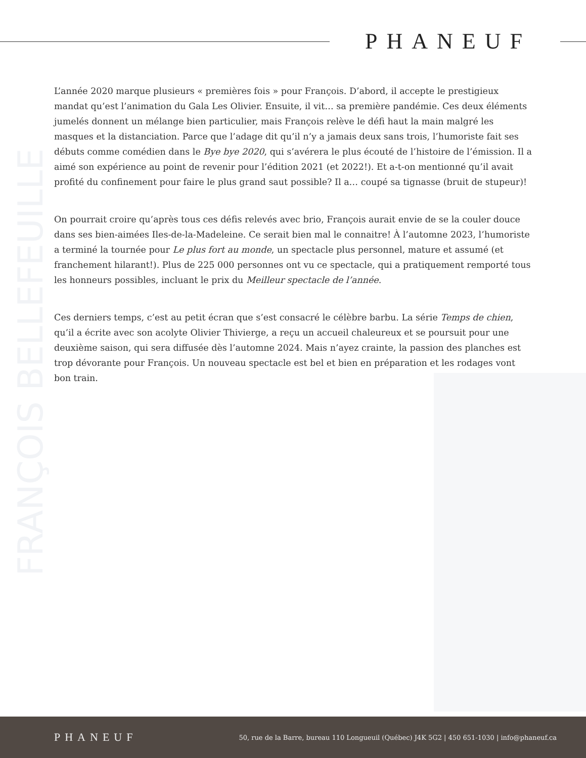PHANEUF
FRANÇOIS BELLEFEUILLE
L’année 2020 marque plusieurs « premières fois » pour François. D’abord, il accepte le prestigieux mandat qu’est l’animation du Gala Les Olivier. Ensuite, il vit… sa première pandémie. Ces deux éléments jumelés donnent un mélange bien particulier, mais François relève le défi haut la main malgré les masques et la distanciation. Parce que l’adage dit qu’il n’y a jamais deux sans trois, l’humoriste fait ses débuts comme comédien dans le Bye bye 2020, qui s’avérera le plus écouté de l’histoire de l’émission. Il a aimé son expérience au point de revenir pour l’édition 2021 (et 2022!). Et a-t-on mentionné qu’il avait profité du confinement pour faire le plus grand saut possible? Il a… coupé sa tignasse (bruit de stupeur)!
On pourrait croire qu’après tous ces défis relevés avec brio, François aurait envie de se la couler douce dans ses bien-aimées Iles-de-la-Madeleine. Ce serait bien mal le connaitre! À l’automne 2023, l’humoriste a terminé la tournée pour Le plus fort au monde, un spectacle plus personnel, mature et assumé (et franchement hilarant!). Plus de 225 000 personnes ont vu ce spectacle, qui a pratiquement remporté tous les honneurs possibles, incluant le prix du Meilleur spectacle de l’année.
Ces derniers temps, c’est au petit écran que s’est consacré le célèbre barbu. La série Temps de chien, qu’il a écrite avec son acolyte Olivier Thivierge, a reçu un accueil chaleureux et se poursuit pour une deuxième saison, qui sera diffusée dès l’automne 2024. Mais n’ayez crainte, la passion des planches est trop dévorante pour François. Un nouveau spectacle est bel et bien en préparation et les rodages vont bon train.
PHANEUF 50, rue de la Barre, bureau 110 Longueuil (Québec) J4K 5G2 | 450 651-1030 | info@phaneuf.ca